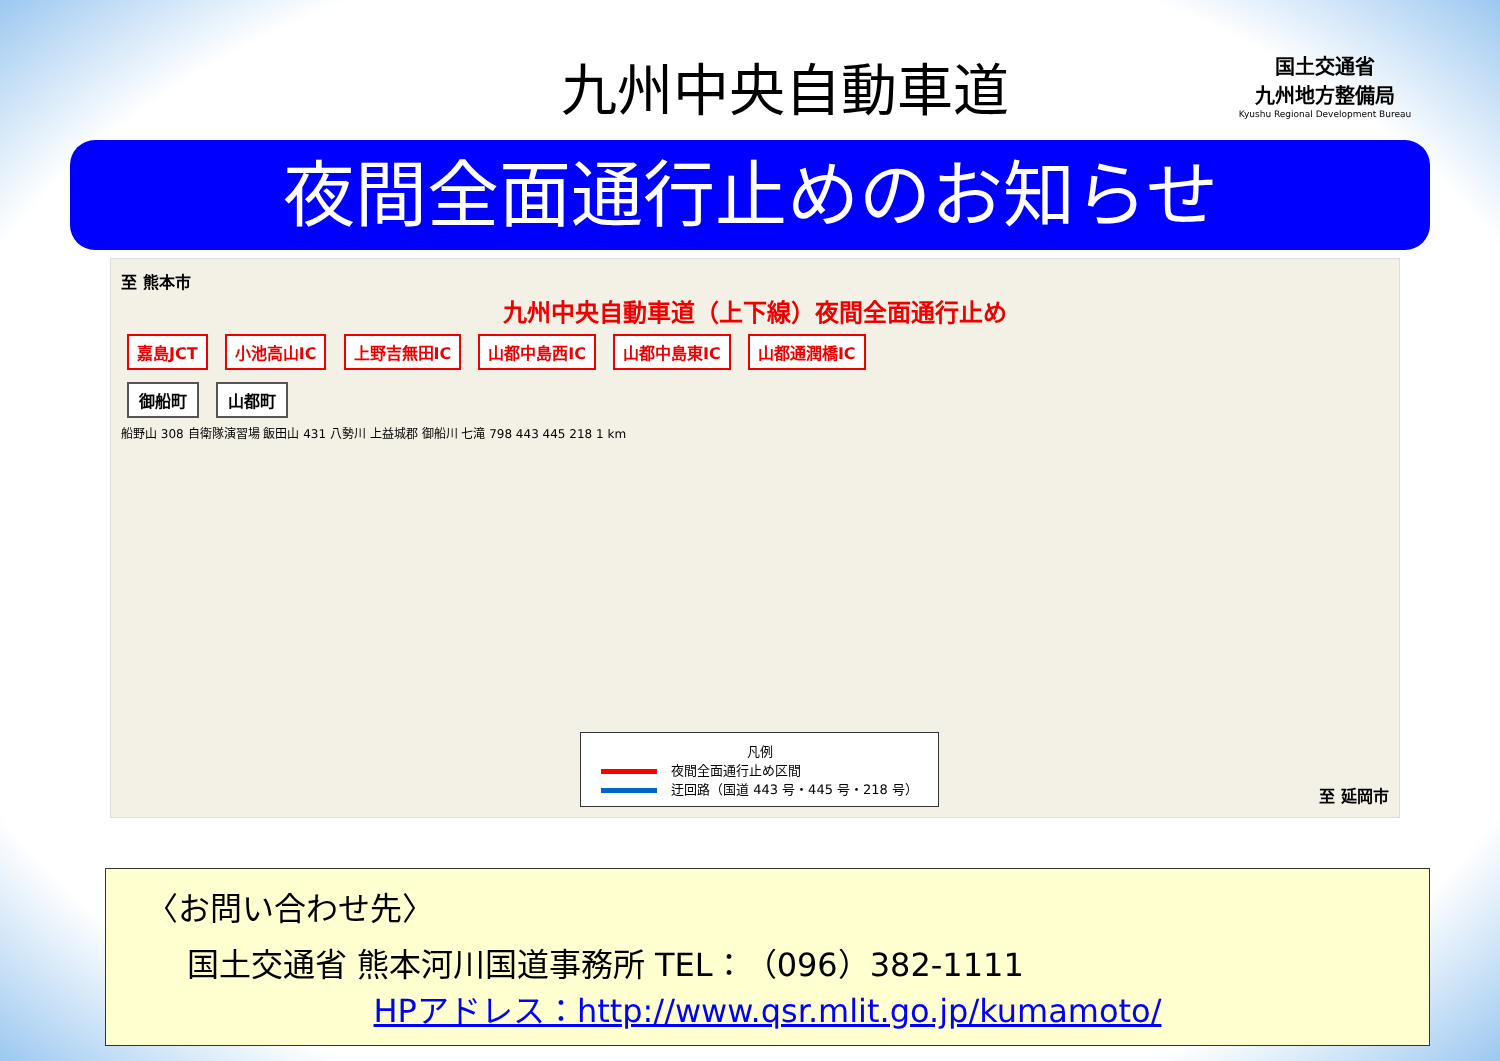九州中央自動車道
国土交通省
九州地方整備局
Kyushu Regional Development Bureau
夜間全面通行止めのお知らせ
至 熊本市
九州中央自動車道（上下線）夜間全面通行止め
嘉島JCT 小池高山IC 上野吉無田IC 山都中島西IC 山都中島東IC 山都通潤橋IC
御船町 山都町
船野山 308 自衛隊演習場 飯田山 431 八勢川 上益城郡 御船川 七滝 798 443 445 218 1 km
凡例
夜間全面通行止め区間
迂回路（国道 443 号・445 号・218 号）
至 延岡市
〈お問い合わせ先〉
国土交通省 熊本河川国道事務所 TEL：（096）382-1111
HPアドレス：http://www.qsr.mlit.go.jp/kumamoto/